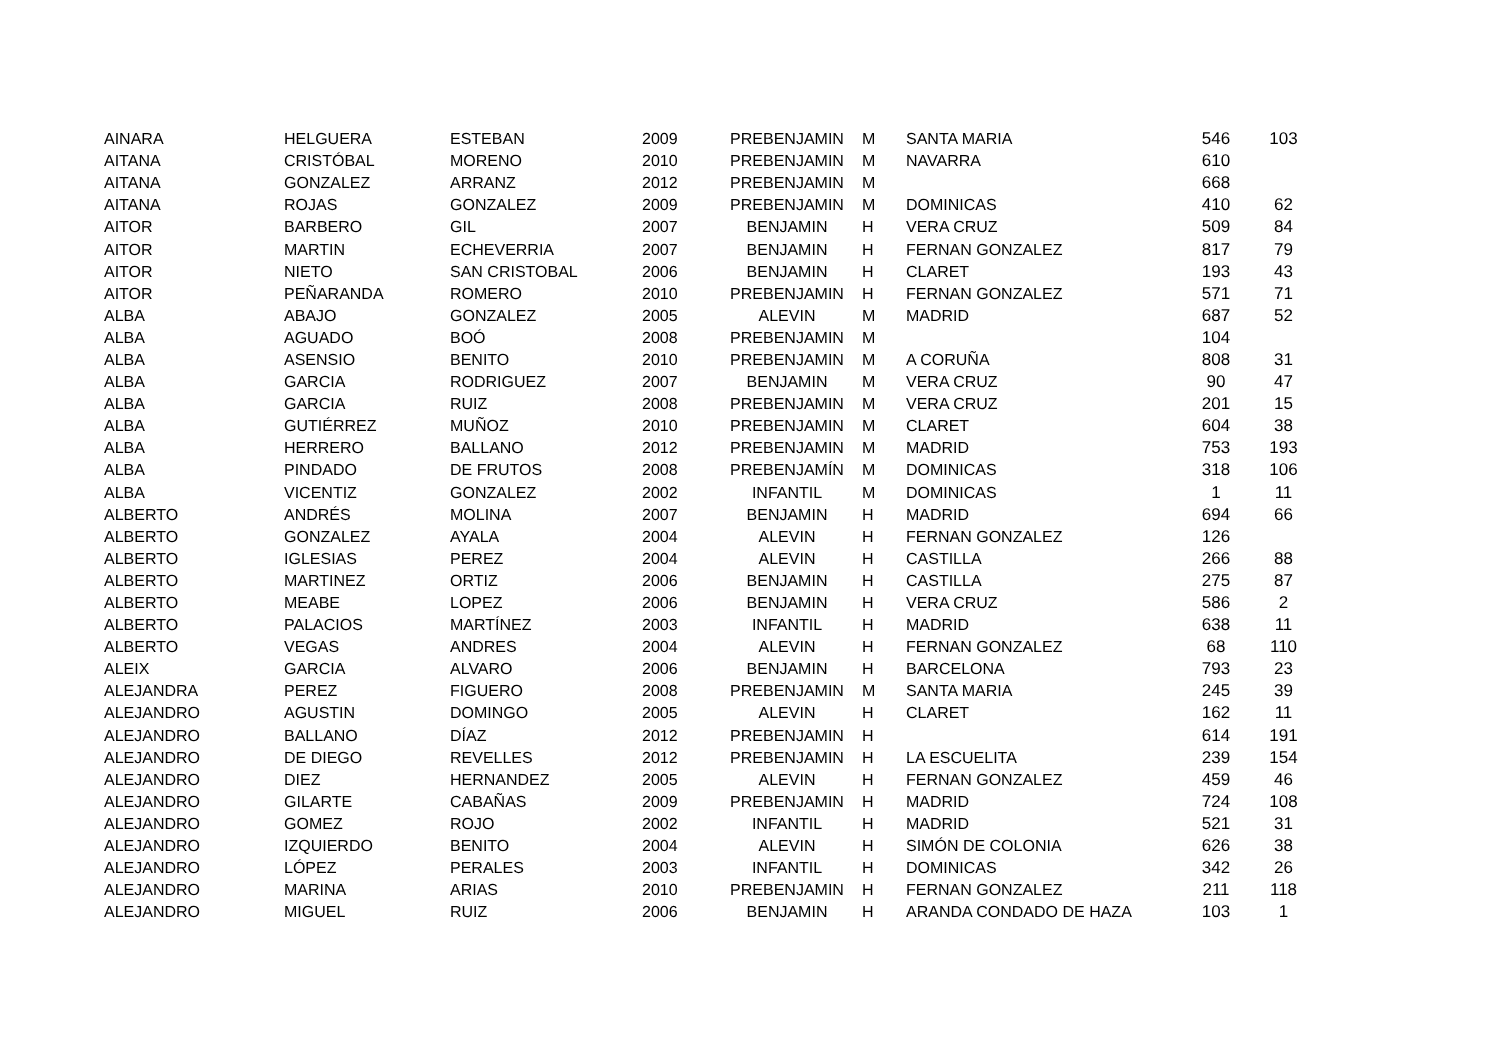| AINARA | HELGUERA | ESTEBAN | 2009 | PREBENJAMIN | M | SANTA MARIA | 546 | 103 |
| AITANA | CRISTÓBAL | MORENO | 2010 | PREBENJAMIN | M | NAVARRA | 610 | |
| AITANA | GONZALEZ | ARRANZ | 2012 | PREBENJAMIN | M | | 668 | |
| AITANA | ROJAS | GONZALEZ | 2009 | PREBENJAMIN | M | DOMINICAS | 410 | 62 |
| AITOR | BARBERO | GIL | 2007 | BENJAMIN | H | VERA CRUZ | 509 | 84 |
| AITOR | MARTIN | ECHEVERRIA | 2007 | BENJAMIN | H | FERNAN GONZALEZ | 817 | 79 |
| AITOR | NIETO | SAN CRISTOBAL | 2006 | BENJAMIN | H | CLARET | 193 | 43 |
| AITOR | PEÑARANDA | ROMERO | 2010 | PREBENJAMIN | H | FERNAN GONZALEZ | 571 | 71 |
| ALBA | ABAJO | GONZALEZ | 2005 | ALEVIN | M | MADRID | 687 | 52 |
| ALBA | AGUADO | BOÓ | 2008 | PREBENJAMIN | M | | 104 | |
| ALBA | ASENSIO | BENITO | 2010 | PREBENJAMIN | M | A CORUÑA | 808 | 31 |
| ALBA | GARCIA | RODRIGUEZ | 2007 | BENJAMIN | M | VERA CRUZ | 90 | 47 |
| ALBA | GARCIA | RUIZ | 2008 | PREBENJAMIN | M | VERA CRUZ | 201 | 15 |
| ALBA | GUTIÉRREZ | MUÑOZ | 2010 | PREBENJAMIN | M | CLARET | 604 | 38 |
| ALBA | HERRERO | BALLANO | 2012 | PREBENJAMIN | M | MADRID | 753 | 193 |
| ALBA | PINDADO | DE FRUTOS | 2008 | PREBENJAMÍN | M | DOMINICAS | 318 | 106 |
| ALBA | VICENTIZ | GONZALEZ | 2002 | INFANTIL | M | DOMINICAS | 1 | 11 |
| ALBERTO | ANDRÉS | MOLINA | 2007 | BENJAMIN | H | MADRID | 694 | 66 |
| ALBERTO | GONZALEZ | AYALA | 2004 | ALEVIN | H | FERNAN GONZALEZ | 126 | |
| ALBERTO | IGLESIAS | PEREZ | 2004 | ALEVIN | H | CASTILLA | 266 | 88 |
| ALBERTO | MARTINEZ | ORTIZ | 2006 | BENJAMIN | H | CASTILLA | 275 | 87 |
| ALBERTO | MEABE | LOPEZ | 2006 | BENJAMIN | H | VERA CRUZ | 586 | 2 |
| ALBERTO | PALACIOS | MARTÍNEZ | 2003 | INFANTIL | H | MADRID | 638 | 11 |
| ALBERTO | VEGAS | ANDRES | 2004 | ALEVIN | H | FERNAN GONZALEZ | 68 | 110 |
| ALEIX | GARCIA | ALVARO | 2006 | BENJAMIN | H | BARCELONA | 793 | 23 |
| ALEJANDRA | PEREZ | FIGUERO | 2008 | PREBENJAMIN | M | SANTA MARIA | 245 | 39 |
| ALEJANDRO | AGUSTIN | DOMINGO | 2005 | ALEVIN | H | CLARET | 162 | 11 |
| ALEJANDRO | BALLANO | DÍAZ | 2012 | PREBENJAMIN | H | | 614 | 191 |
| ALEJANDRO | DE DIEGO | REVELLES | 2012 | PREBENJAMIN | H | LA ESCUELITA | 239 | 154 |
| ALEJANDRO | DIEZ | HERNANDEZ | 2005 | ALEVIN | H | FERNAN GONZALEZ | 459 | 46 |
| ALEJANDRO | GILARTE | CABAÑAS | 2009 | PREBENJAMIN | H | MADRID | 724 | 108 |
| ALEJANDRO | GOMEZ | ROJO | 2002 | INFANTIL | H | MADRID | 521 | 31 |
| ALEJANDRO | IZQUIERDO | BENITO | 2004 | ALEVIN | H | SIMÓN DE COLONIA | 626 | 38 |
| ALEJANDRO | LÓPEZ | PERALES | 2003 | INFANTIL | H | DOMINICAS | 342 | 26 |
| ALEJANDRO | MARINA | ARIAS | 2010 | PREBENJAMIN | H | FERNAN GONZALEZ | 211 | 118 |
| ALEJANDRO | MIGUEL | RUIZ | 2006 | BENJAMIN | H | ARANDA CONDADO DE HAZA | 103 | 1 |